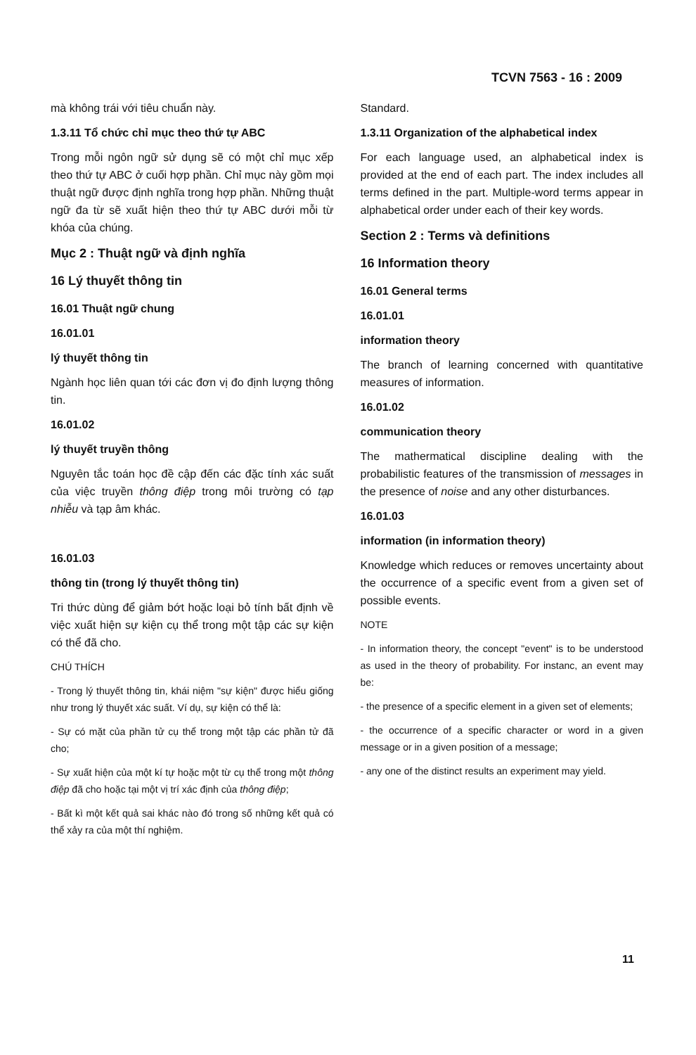TCVN 7563 - 16 : 2009
mà không trái với tiêu chuẩn này.
1.3.11 Tổ chức chỉ mục theo thứ tự ABC
Trong mỗi ngôn ngữ sử dụng sẽ có một chỉ mục xếp theo thứ tự ABC ở cuối hợp phần. Chỉ mục này gồm mọi thuật ngữ được định nghĩa trong hợp phần. Những thuật ngữ đa từ sẽ xuất hiện theo thứ tự ABC dưới mỗi từ khóa của chúng.
Mục 2 : Thuật ngữ và định nghĩa
16 Lý thuyết thông tin
16.01 Thuật ngữ chung
16.01.01
lý thuyết thông tin
Ngành học liên quan tới các đơn vị đo định lượng thông tin.
16.01.02
lý thuyết truyền thông
Nguyên tắc toán học đề cập đến các đặc tính xác suất của việc truyền thông điệp trong môi trường có tạp nhiễu và tạp âm khác.
16.01.03
thông tin (trong lý thuyết thông tin)
Tri thức dùng để giảm bớt hoặc loại bỏ tính bất định về việc xuất hiện sự kiện cụ thể trong một tập các sự kiện có thể đã cho.
CHÚ THÍCH
- Trong lý thuyết thông tin, khái niệm "sự kiện" được hiểu giống như trong lý thuyết xác suất. Ví dụ, sự kiện có thể là:
- Sự có mặt của phần tử cụ thể trong một tập các phần tử đã cho;
- Sự xuất hiện của một kí tự hoặc một từ cụ thể trong một thông điệp đã cho hoặc tại một vị trí xác định của thông điệp;
- Bất kì một kết quả sai khác nào đó trong số những kết quả có thể xảy ra của một thí nghiệm.
Standard.
1.3.11 Organization of the alphabetical index
For each language used, an alphabetical index is provided at the end of each part. The index includes all terms defined in the part. Multiple-word terms appear in alphabetical order under each of their key words.
Section 2 : Terms và definitions
16 Information theory
16.01 General terms
16.01.01
information theory
The branch of learning concerned with quantitative measures of information.
16.01.02
communication theory
The mathermatical discipline dealing with the probabilistic features of the transmission of messages in the presence of noise and any other disturbances.
16.01.03
information (in information theory)
Knowledge which reduces or removes uncertainty about the occurrence of a specific event from a given set of possible events.
NOTE
- In information theory, the concept "event" is to be understood as used in the theory of probability. For instanc, an event may be:
- the presence of a specific element in a given set of elements;
- the occurrence of a specific character or word in a given message or in a given position of a message;
- any one of the distinct results an experiment may yield.
11